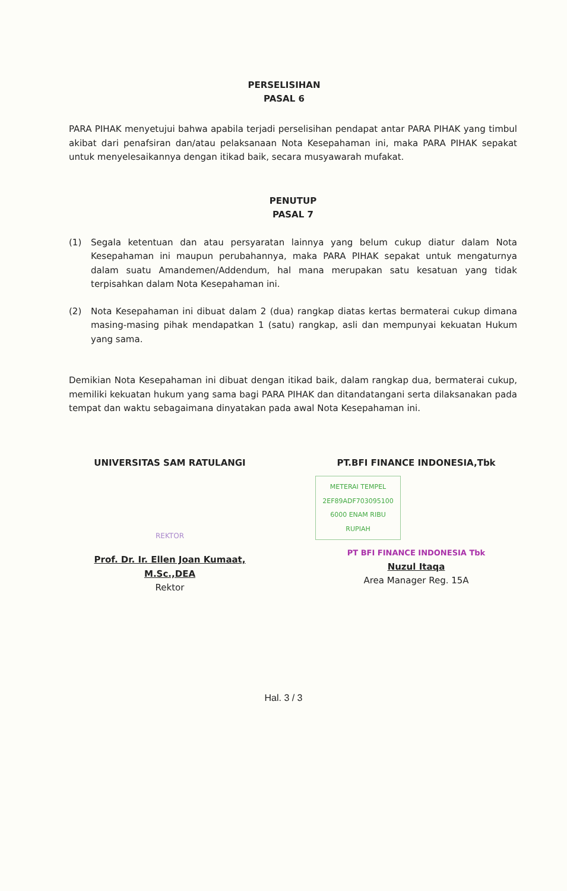PERSELISIHAN
PASAL 6
PARA PIHAK menyetujui bahwa apabila terjadi perselisihan pendapat antar PARA PIHAK yang timbul akibat dari penafsiran dan/atau pelaksanaan Nota Kesepahaman ini, maka PARA PIHAK sepakat untuk menyelesaikannya dengan itikad baik, secara musyawarah mufakat.
PENUTUP
PASAL 7
(1) Segala ketentuan dan atau persyaratan lainnya yang belum cukup diatur dalam Nota Kesepahaman ini maupun perubahannya, maka PARA PIHAK sepakat untuk mengaturnya dalam suatu Amandemen/Addendum, hal mana merupakan satu kesatuan yang tidak terpisahkan dalam Nota Kesepahaman ini.
(2) Nota Kesepahaman ini dibuat dalam 2 (dua) rangkap diatas kertas bermaterai cukup dimana masing-masing pihak mendapatkan 1 (satu) rangkap, asli dan mempunyai kekuatan Hukum yang sama.
Demikian Nota Kesepahaman ini dibuat dengan itikad baik, dalam rangkap dua, bermaterai cukup, memiliki kekuatan hukum yang sama bagi PARA PIHAK dan ditandatangani serta dilaksanakan pada tempat dan waktu sebagaimana dinyatakan pada awal Nota Kesepahaman ini.
UNIVERSITAS SAM RATULANGI
REKTOR
Prof. Dr. Ir. Ellen Joan Kumaat, M.Sc.,DEA
Rektor
PT.BFI FINANCE INDONESIA,Tbk
METERAI TEMPEL
2EF89ADF703095100
6000 ENAM RIBU RUPIAH
PT BFI FINANCE INDONESIA Tbk
Nuzul Itaqa
Area Manager Reg. 15A
Hal. 3 / 3